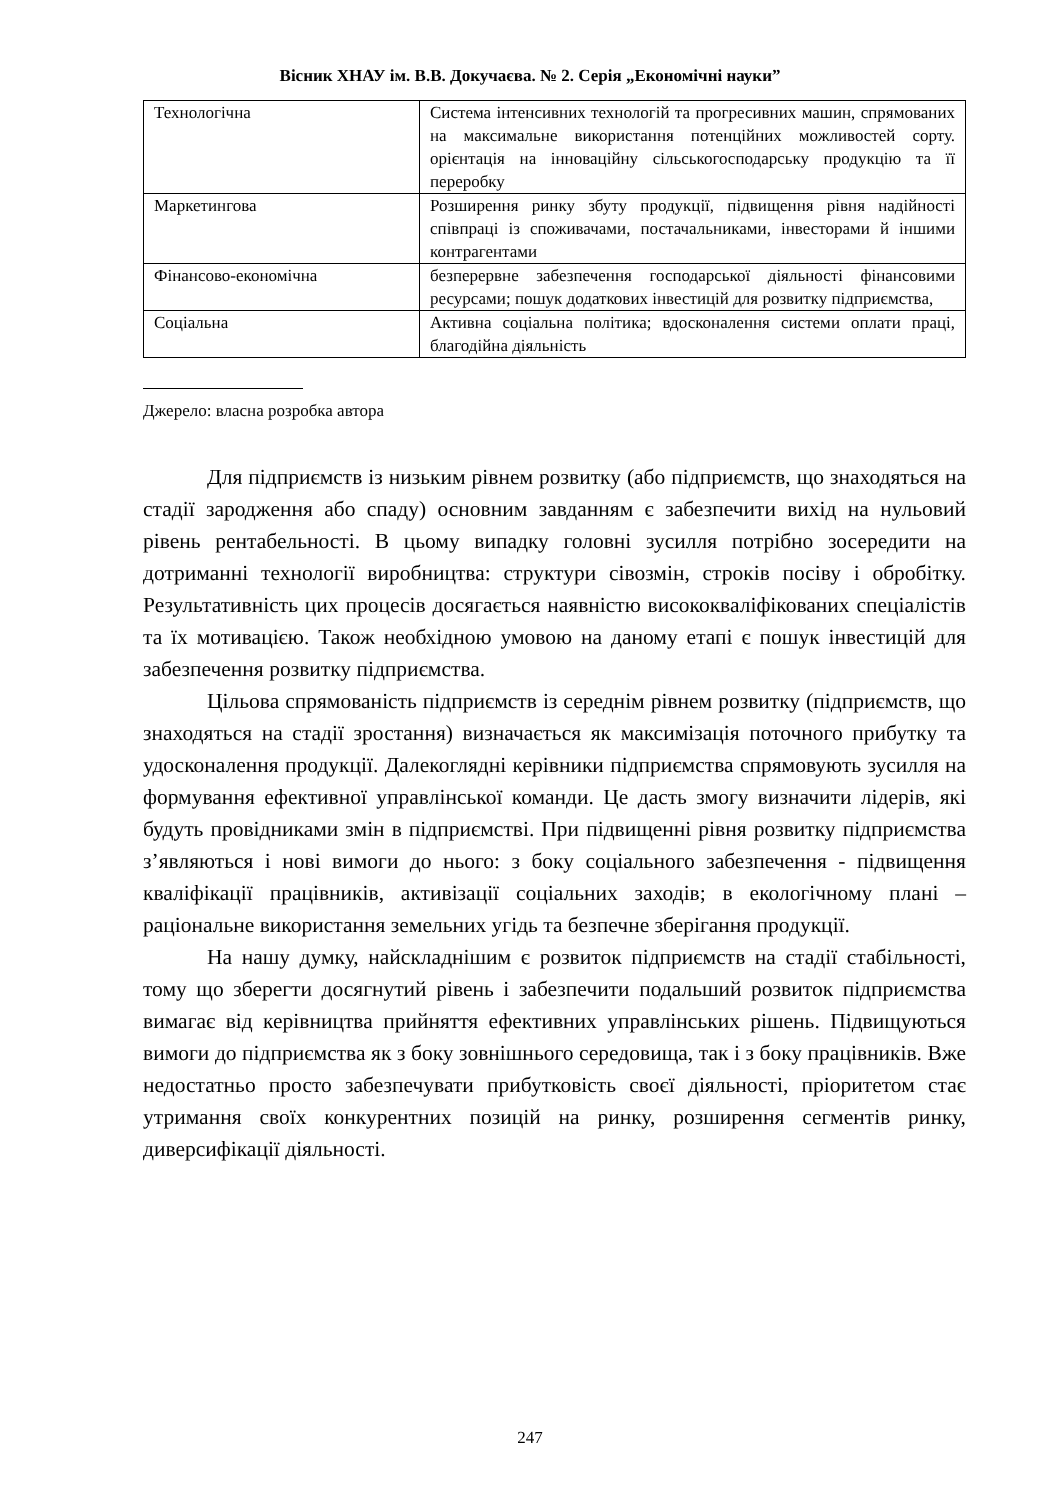Вісник ХНАУ ім. В.В. Докучаєва. № 2. Серія „Економічні науки”
| Технологічна | Система інтенсивних технологій та прогресивних машин, спрямованих на максимальне використання потенційних можливостей сорту. орієнтація на інноваційну сільськогосподарську продукцію та її переробку |
| Маркетингова | Розширення ринку збуту продукції, підвищення рівня надійності співпраці із споживачами, постачальниками, інвесторами й іншими контрагентами |
| Фінансово-економічна | безперервне забезпечення господарської діяльності фінансовими ресурсами; пошук додаткових інвестицій для розвитку підприємства, |
| Соціальна | Активна соціальна політика; вдосконалення системи оплати праці, благодійна діяльність |
Джерело: власна розробка автора
Для підприємств із низьким рівнем розвитку (або підприємств, що знаходяться на стадії зародження або спаду) основним завданням є забезпечити вихід на нульовий рівень рентабельності. В цьому випадку головні зусилля потрібно зосередити на дотриманні технології виробництва: структури сівозмін, строків посіву і обробітку. Результативність цих процесів досягається наявністю висококваліфікованих спеціалістів та їх мотивацією. Також необхідною умовою на даному етапі є пошук інвестицій для забезпечення розвитку підприємства.
Цільова спрямованість підприємств із середнім рівнем розвитку (підприємств, що знаходяться на стадії зростання) визначається як максимізація поточного прибутку та удосконалення продукції. Далекоглядні керівники підприємства спрямовують зусилля на формування ефективної управлінської команди. Це дасть змогу визначити лідерів, які будуть провідниками змін в підприємстві. При підвищенні рівня розвитку підприємства з’являються і нові вимоги до нього: з боку соціального забезпечення - підвищення кваліфікації працівників, активізації соціальних заходів; в екологічному плані – раціональне використання земельних угідь та безпечне зберігання продукції.
На нашу думку, найскладнішим є розвиток підприємств на стадії стабільності, тому що зберегти досягнутий рівень і забезпечити подальший розвиток підприємства вимагає від керівництва прийняття ефективних управлінських рішень. Підвищуються вимоги до підприємства як з боку зовнішнього середовища, так і з боку працівників. Вже недостатньо просто забезпечувати прибутковість своєї діяльності, пріоритетом стає утримання своїх конкурентних позицій на ринку, розширення сегментів ринку, диверсифікації діяльності.
247